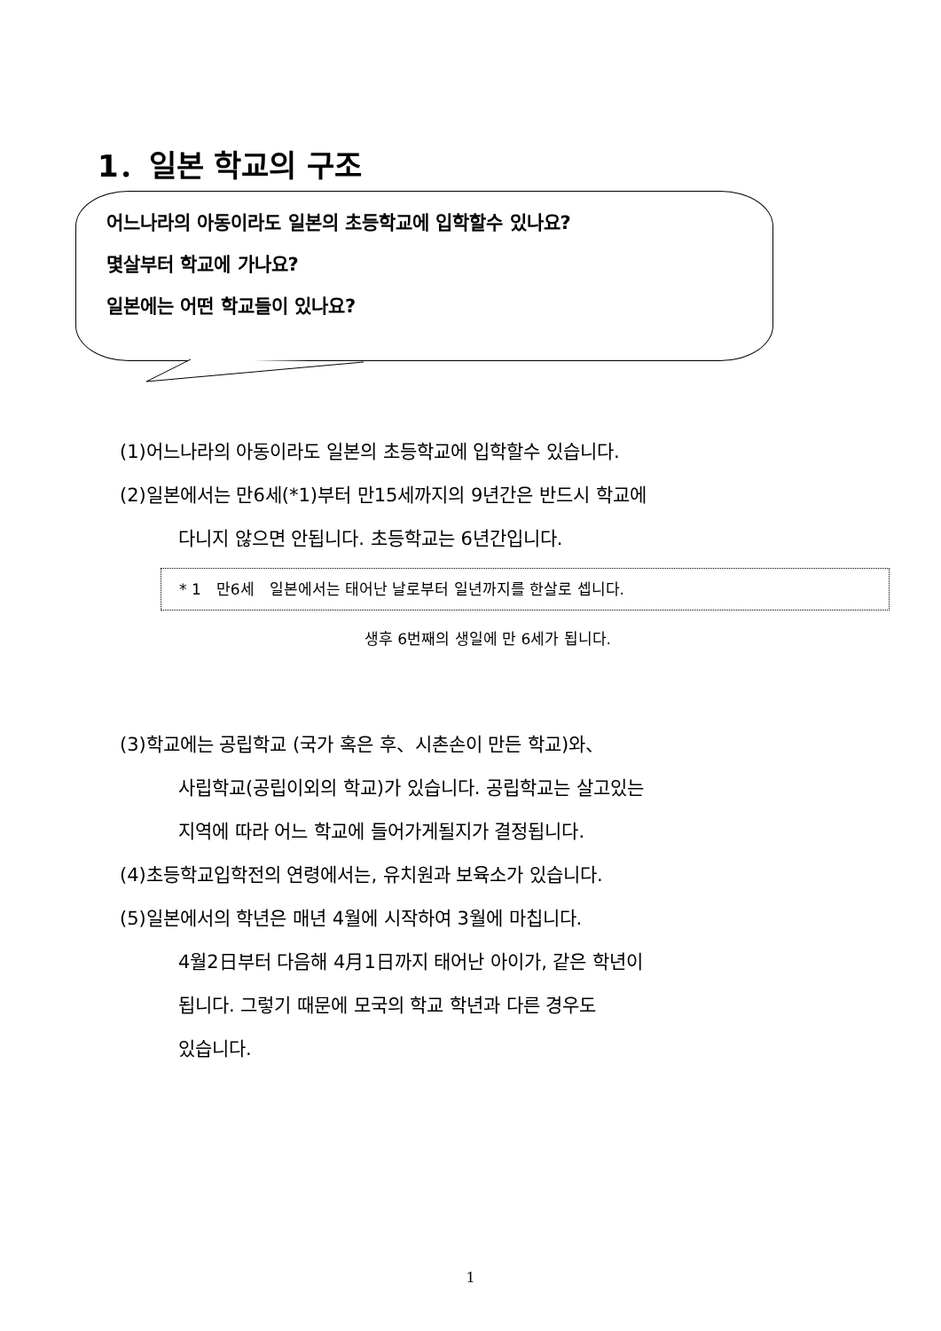1．일본 학교의 구조
어느나라의 아동이라도 일본의 초등학교에 입학할수 있나요?
몇살부터 학교에 가나요?
일본에는 어떤 학교들이 있나요?
(1)어느나라의 아동이라도 일본의 초등학교에 입학할수 있습니다.
(2)일본에서는 만6세(*1)부터 만15세까지의 9년간은 반드시 학교에
다니지 않으면 안됩니다. 초등학교는 6년간입니다.
* 1　만6세　일본에서는 태어난 날로부터 일년까지를 한살로 셉니다.
생후 6번째의 생일에 만 6세가 됩니다.
(3)학교에는 공립학교 (국가 혹은 후、시촌손이 만든 학교)와、
사립학교(공립이외의 학교)가 있습니다. 공립학교는 살고있는
지역에 따라 어느 학교에 들어가게될지가 결정됩니다.
(4)초등학교입학전의 연령에서는, 유치원과 보육소가 있습니다.
(5)일본에서의 학년은 매년 4월에 시작하여 3월에 마칩니다.
4월2日부터 다음해 4月1日까지 태어난 아이가, 같은 학년이
됩니다. 그렇기 때문에 모국의 학교 학년과 다른 경우도
있습니다.
1